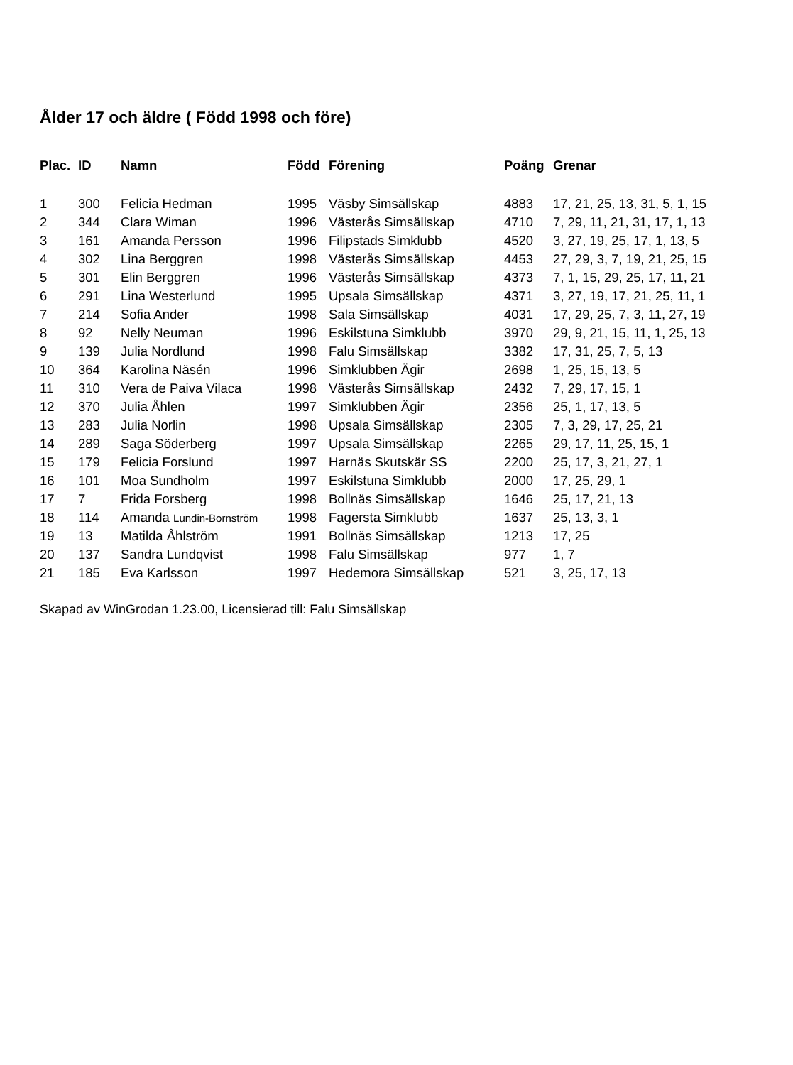Ålder 17 och äldre ( Född 1998 och före)
| Plac. | ID | Namn | Född | Förening | Poäng | Grenar |
| --- | --- | --- | --- | --- | --- | --- |
| 1 | 300 | Felicia Hedman | 1995 | Väsby Simsällskap | 4883 | 17, 21, 25, 13, 31, 5, 1, 15 |
| 2 | 344 | Clara Wiman | 1996 | Västerås Simsällskap | 4710 | 7, 29, 11, 21, 31, 17, 1, 13 |
| 3 | 161 | Amanda Persson | 1996 | Filipstads Simklubb | 4520 | 3, 27, 19, 25, 17, 1, 13, 5 |
| 4 | 302 | Lina Berggren | 1998 | Västerås Simsällskap | 4453 | 27, 29, 3, 7, 19, 21, 25, 15 |
| 5 | 301 | Elin Berggren | 1996 | Västerås Simsällskap | 4373 | 7, 1, 15, 29, 25, 17, 11, 21 |
| 6 | 291 | Lina Westerlund | 1995 | Upsala Simsällskap | 4371 | 3, 27, 19, 17, 21, 25, 11, 1 |
| 7 | 214 | Sofia Ander | 1998 | Sala Simsällskap | 4031 | 17, 29, 25, 7, 3, 11, 27, 19 |
| 8 | 92 | Nelly Neuman | 1996 | Eskilstuna Simklubb | 3970 | 29, 9, 21, 15, 11, 1, 25, 13 |
| 9 | 139 | Julia Nordlund | 1998 | Falu Simsällskap | 3382 | 17, 31, 25, 7, 5, 13 |
| 10 | 364 | Karolina Näsén | 1996 | Simklubben Ägir | 2698 | 1, 25, 15, 13, 5 |
| 11 | 310 | Vera de Paiva Vilaca | 1998 | Västerås Simsällskap | 2432 | 7, 29, 17, 15, 1 |
| 12 | 370 | Julia Åhlen | 1997 | Simklubben Ägir | 2356 | 25, 1, 17, 13, 5 |
| 13 | 283 | Julia Norlin | 1998 | Upsala Simsällskap | 2305 | 7, 3, 29, 17, 25, 21 |
| 14 | 289 | Saga Söderberg | 1997 | Upsala Simsällskap | 2265 | 29, 17, 11, 25, 15, 1 |
| 15 | 179 | Felicia Forslund | 1997 | Harnäs Skutskär SS | 2200 | 25, 17, 3, 21, 27, 1 |
| 16 | 101 | Moa Sundholm | 1997 | Eskilstuna Simklubb | 2000 | 17, 25, 29, 1 |
| 17 | 7 | Frida Forsberg | 1998 | Bollnäs Simsällskap | 1646 | 25, 17, 21, 13 |
| 18 | 114 | Amanda Lundin-Bornström | 1998 | Fagersta Simklubb | 1637 | 25, 13, 3, 1 |
| 19 | 13 | Matilda Åhlström | 1991 | Bollnäs Simsällskap | 1213 | 17, 25 |
| 20 | 137 | Sandra Lundqvist | 1998 | Falu Simsällskap | 977 | 1, 7 |
| 21 | 185 | Eva Karlsson | 1997 | Hedemora Simsällskap | 521 | 3, 25, 17, 13 |
Skapad av WinGrodan 1.23.00, Licensierad till: Falu Simsällskap